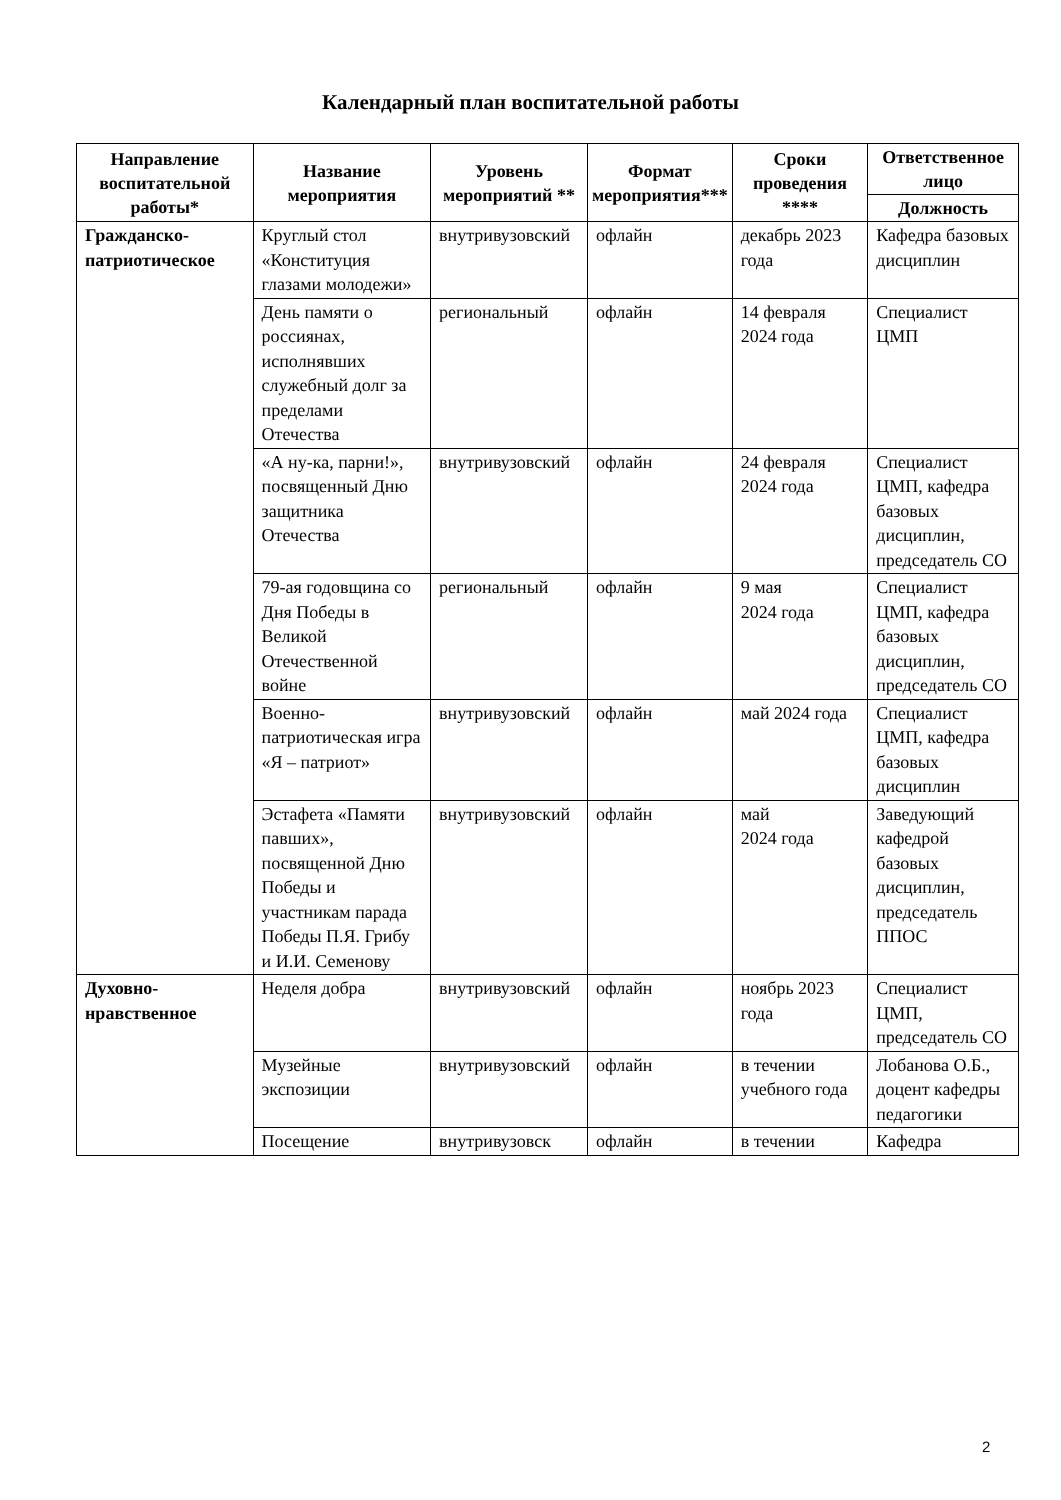Календарный план воспитательной работы
| Направление воспитательной работы* | Название мероприятия | Уровень мероприятий ** | Формат мероприятия*** | Сроки проведения **** | Ответственное лицо |
| --- | --- | --- | --- | --- | --- |
| | | | | | Должность |
| Гражданско-патриотическое | Круглый стол «Конституция глазами молодежи» | внутривузовский | офлайн | декабрь 2023 года | Кафедра базовых дисциплин |
| | День памяти о россиянах, исполнявших служебный долг за пределами Отечества | региональный | офлайн | 14 февраля 2024 года | Специалист ЦМП |
| | «А ну-ка, парни!», посвященный Дню защитника Отечества | внутривузовский | офлайн | 24 февраля 2024 года | Специалист ЦМП, кафедра базовых дисциплин, председатель СО |
| | 79-ая годовщина со Дня Победы в Великой Отечественной войне | региональный | офлайн | 9 мая 2024 года | Специалист ЦМП, кафедра базовых дисциплин, председатель СО |
| | Военно-патриотическая игра «Я – патриот» | внутривузовский | офлайн | май 2024 года | Специалист ЦМП, кафедра базовых дисциплин |
| | Эстафета «Памяти павших», посвященной Дню Победы и участникам парада Победы П.Я. Грибу и И.И. Семенову | внутривузовский | офлайн | май 2024 года | Заведующий кафедрой базовых дисциплин, председатель ППОС |
| Духовно-нравственное | Неделя добра | внутривузовский | офлайн | ноябрь 2023 года | Специалист ЦМП, председатель СО |
| | Музейные экспозиции | внутривузовский | офлайн | в течении учебного года | Лобанова О.Б., доцент кафедры педагогики |
| | Посещение | внутривузовск | офлайн | в течении | Кафедра |
2